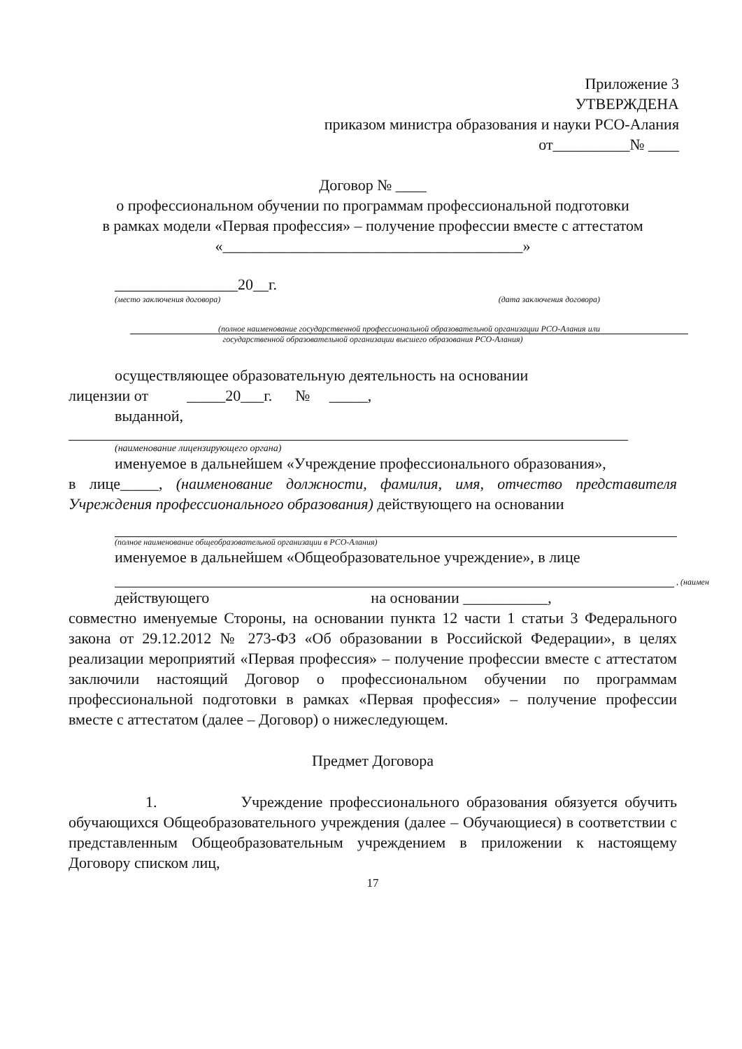Приложение 3
УТВЕРЖДЕНА
приказом министра образования и науки РСО-Алания
от__________№ ____
Договор № ____
о профессиональном обучении по программам профессиональной подготовки
в рамках модели «Первая профессия» – получение профессии вместе с аттестатом
«_______________________________________»
________________20__г.
(место заключения договора) (дата заключения договора)
(полное наименование государственной профессиональной образовательной организации РСО-Алания или
государственной образовательной организации высшего образования РСО-Алания)
осуществляющее образовательную деятельность на основании
лицензии от _____20___г. № _____,
выданной,
(наименование лицензирующего органа)
именуемое в дальнейшем «Учреждение профессионального образования»,
в лице_____, (наименование должности, фамилия, имя, отчество представителя Учреждения профессионального образования) действующего на основании
(полное наименование общеобразовательной организации в РСО-Алания)
именуемое в дальнейшем «Общеобразовательное учреждение», в лице
, (наимен
действующего на основании ___________,
совместно именуемые Стороны, на основании пункта 12 части 1 статьи 3 Федерального закона от 29.12.2012 № 273-ФЗ «Об образовании в Российской Федерации», в целях реализации мероприятий «Первая профессия» – получение профессии вместе с аттестатом заключили настоящий Договор о профессиональном обучении по программам профессиональной подготовки в рамках «Первая профессия» – получение профессии вместе с аттестатом (далее – Договор) о нижеследующем.
Предмет Договора
1. Учреждение профессионального образования обязуется обучить обучающихся Общеобразовательного учреждения (далее – Обучающиеся) в соответствии с представленным Общеобразовательным учреждением в приложении к настоящему Договору списком лиц,
17